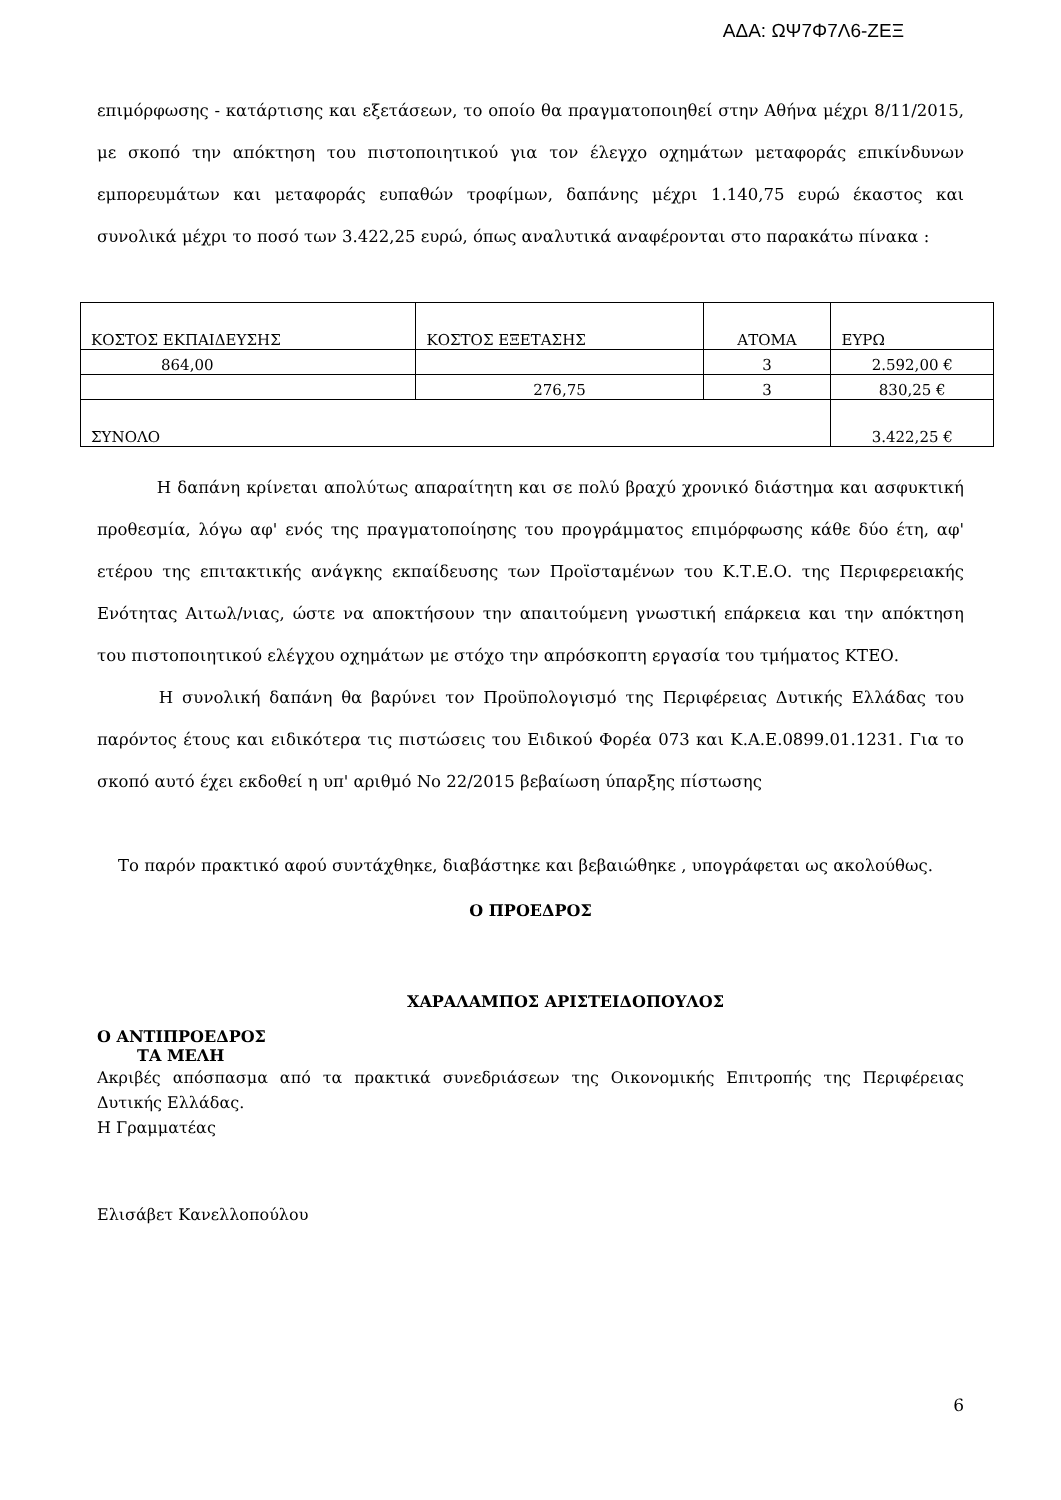ΑΔΑ: ΩΨ7Φ7Λ6-ΖΕΞ
επιμόρφωσης - κατάρτισης και εξετάσεων, το οποίο θα πραγματοποιηθεί στην Αθήνα μέχρι 8/11/2015, με σκοπό την απόκτηση του πιστοποιητικού για τον έλεγχο οχημάτων μεταφοράς επικίνδυνων εμπορευμάτων και μεταφοράς ευπαθών τροφίμων, δαπάνης μέχρι 1.140,75 ευρώ έκαστος και συνολικά μέχρι το ποσό των 3.422,25 ευρώ, όπως αναλυτικά αναφέρονται στο παρακάτω πίνακα :
| ΚΟΣΤΟΣ ΕΚΠΑΙΔΕΥΣΗΣ | ΚΟΣΤΟΣ ΕΞΕΤΑΣΗΣ | ΑΤΟΜΑ | ΕΥΡΩ |
| 864,00 | | 3 | 2.592,00 € |
| | 276,75 | 3 | 830,25 € |
| ΣΥΝΟΛΟ | | | 3.422,25 € |
Η δαπάνη κρίνεται απολύτως απαραίτητη και σε πολύ βραχύ χρονικό διάστημα και ασφυκτική προθεσμία, λόγω αφ' ενός της πραγματοποίησης του προγράμματος επιμόρφωσης κάθε δύο έτη, αφ' ετέρου της επιτακτικής ανάγκης εκπαίδευσης των Προϊσταμένων του Κ.Τ.Ε.Ο. της Περιφερειακής Ενότητας Αιτωλ/νιας, ώστε να αποκτήσουν την απαιτούμενη γνωστική επάρκεια και την απόκτηση του πιστοποιητικού ελέγχου οχημάτων με στόχο την απρόσκοπτη εργασία του τμήματος ΚΤΕΟ.
Η συνολική δαπάνη θα βαρύνει τον Προϋπολογισμό της Περιφέρειας Δυτικής Ελλάδας του παρόντος έτους και ειδικότερα τις πιστώσεις του Ειδικού Φορέα 073 και Κ.Α.Ε.0899.01.1231. Για το σκοπό αυτό έχει εκδοθεί η υπ' αριθμό Νο 22/2015 βεβαίωση ύπαρξης πίστωσης
Το παρόν πρακτικό αφού συντάχθηκε, διαβάστηκε και βεβαιώθηκε , υπογράφεται ως ακολούθως.
Ο ΠΡΟΕΔΡΟΣ
ΧΑΡΑΛΑΜΠΟΣ ΑΡΙΣΤΕΙΔΟΠΟΥΛΟΣ
Ο ΑΝΤΙΠΡΟΕΔΡΟΣ
ΤΑ ΜΕΛΗ
Ακριβές απόσπασμα από τα πρακτικά συνεδριάσεων της Οικονομικής Επιτροπής της Περιφέρειας Δυτικής Ελλάδας.
Η Γραμματέας
Ελισάβετ Κανελλοπούλου
6